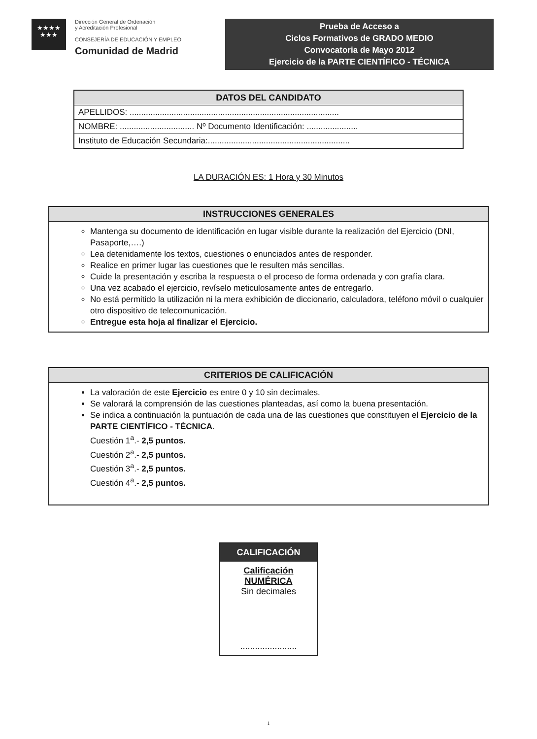★★★★
★★★
Dirección General de Ordenación
y Acreditación Profesional
CONSEJERÍA DE EDUCACIÓN Y EMPLEO
Comunidad de Madrid
Prueba de Acceso a
Ciclos Formativos de GRADO MEDIO
Convocatoria de Mayo 2012
Ejercicio de la PARTE CIENTÍFICO - TÉCNICA
| DATOS DEL CANDIDATO |
| --- |
| APELLIDOS: .......................................................................................... |
| NOMBRE: ................................ Nº Documento Identificación: ...................... |
| Instituto de Educación Secundaria:............................................................. |
LA DURACIÓN ES: 1 Hora y 30 Minutos
| INSTRUCCIONES GENERALES |
| --- |
| Mantenga su documento de identificación en lugar visible durante la realización del Ejercicio (DNI, Pasaporte,….) Lea detenidamente los textos, cuestiones o enunciados antes de responder. Realice en primer lugar las cuestiones que le resulten más sencillas. Cuide la presentación y escriba la respuesta o el proceso de forma ordenada y con grafía clara. Una vez acabado el ejercicio, revíselo meticulosamente antes de entregarlo. No está permitido la utilización ni la mera exhibición de diccionario, calculadora, teléfono móvil o cualquier otro dispositivo de telecomunicación. Entregue esta hoja al finalizar el Ejercicio. |
| CRITERIOS DE CALIFICACIÓN |
| --- |
| La valoración de este Ejercicio es entre 0 y 10 sin decimales. Se valorará la comprensión de las cuestiones planteadas, así como la buena presentación. Se indica a continuación la puntuación de cada una de las cuestiones que constituyen el Ejercicio de la PARTE CIENTÍFICO - TÉCNICA . Cuestión 1<sup>a</sup>.- 2,5 puntos. Cuestión 2<sup>a</sup>.- 2,5 puntos. Cuestión 3<sup>a</sup>.- 2,5 puntos. Cuestión 4<sup>a</sup>.- 2,5 puntos. |
CALIFICACIÓN
Calificación
NUMÉRICA
Sin decimales
.......................
1